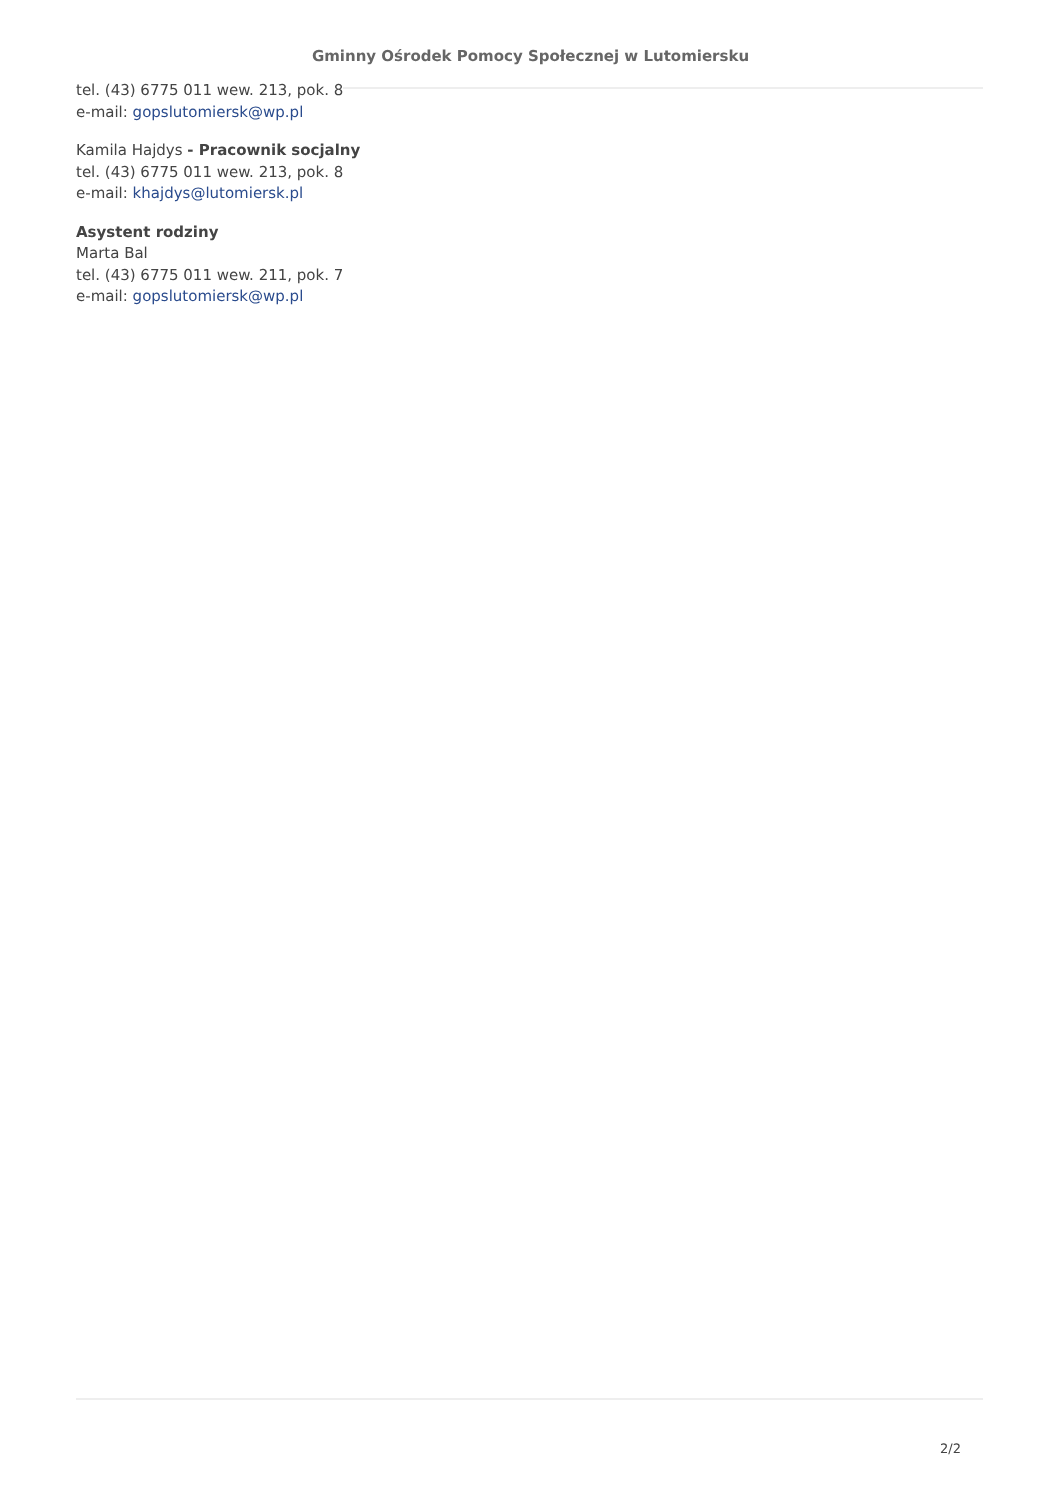Gminny Ośrodek Pomocy Społecznej w Lutomiersku
tel. (43) 6775 011 wew. 213, pok. 8
e-mail: gopslutomiersk@wp.pl
Kamila Hajdys - Pracownik socjalny
tel. (43) 6775 011 wew. 213, pok. 8
e-mail: khajdys@lutomiersk.pl
Asystent rodziny
Marta Bal
tel. (43) 6775 011 wew. 211, pok. 7
e-mail: gopslutomiersk@wp.pl
2/2